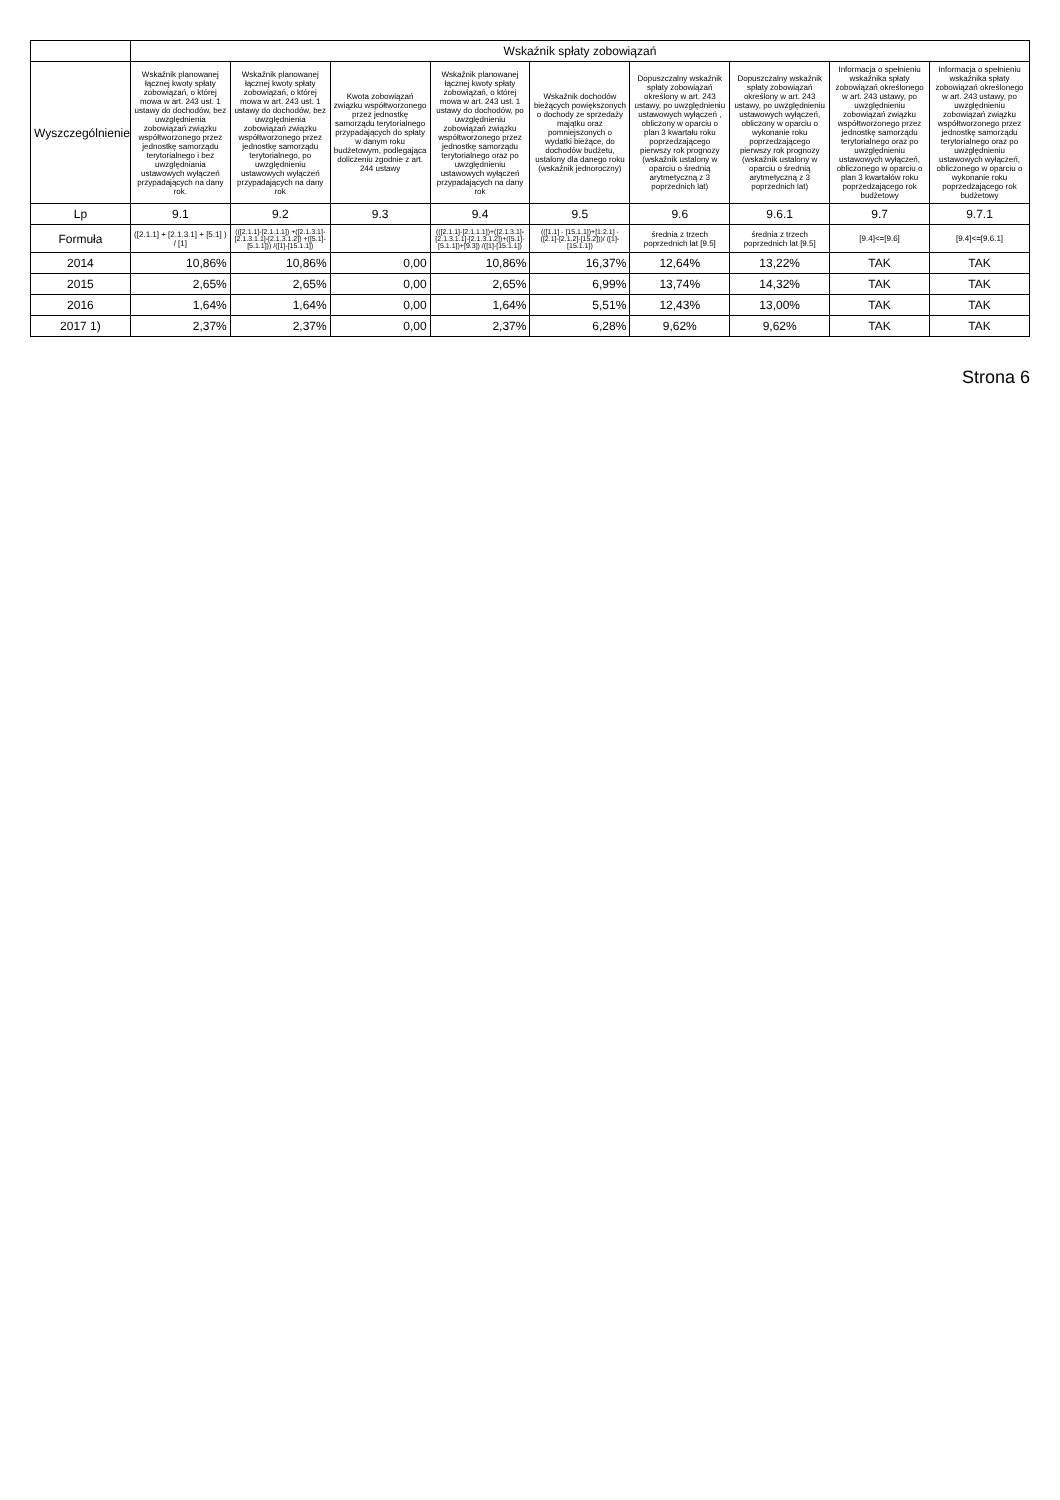| | Wskaźnik spłaty zobowiązań | | | | | | | | |
| --- | --- | --- | --- | --- | --- | --- | --- | --- | --- |
| Wyszczególnienie | Wskaźnik planowanej łącznej kwoty spłaty zobowiązań, o której mowa w art. 243 ust. 1 ustawy do dochodów, bez uwzględnienia zobowiązań związku współtworzonego przez jednostkę samorządu terytorialnego i bez uwzględniania ustawowych wyłączeń przypadających na dany rok. | Wskaźnik planowanej łącznej kwoty spłaty zobowiązań, o której mowa w art. 243 ust. 1 ustawy do dochodów, bez uwzględnienia zobowiązań związku współtworzonego przez jednostkę samorządu terytorialnego, po uwzględnieniu ustawowych wyłączeń przypadających na dany rok | Kwota zobowiązań związku współtworzonego przez jednostkę samorządu terytorialnego przypadających do spłaty w danym roku budżetowym, podlegająca doliczeniu zgodnie z art. 244 ustawy | Wskaźnik planowanej łącznej kwoty spłaty zobowiązań, o której mowa w art. 243 ust. 1 ustawy do dochodów, po uwzględnieniu zobowiązań związku współtworzonego przez jednostkę samorządu terytorialnego oraz po uwzględnieniu ustawowych wyłączeń przypadających na dany rok | Wskaźnik dochodów bieżących powiększonych o dochody ze sprzedaży majątku oraz pomniejszonych o wydatki bieżące, do dochodów budżetu, ustalony dla danego roku (wskaźnik jednoroczny) | Dopuszczalny wskaźnik spłaty zobowiązań określony w art. 243 ustawy, po uwzględnieniu ustawowych wyłączeń , obliczony w oparciu o plan 3 kwartału roku poprzedzającego pierwszy rok prognozy (wskaźnik ustalony w oparciu o średnią arytmetyczną z 3 poprzednich lat) | Dopuszczalny wskaźnik spłaty zobowiązań określony w art. 243 ustawy, po uwzględnieniu ustawowych wyłączeń, obliczony w oparciu o wykonanie roku poprzedzającego pierwszy rok prognozy (wskaźnik ustalony w oparciu o średnią arytmetyczną z 3 poprzednich lat) | Informacja o spełnieniu wskaźnika spłaty zobowiązań określonego w art. 243 ustawy, po uwzględnieniu zobowiązań związku współtworzonego przez jednostkę samorządu terytorialnego oraz po uwzględnieniu ustawowych wyłączeń, obliczonego w oparciu o plan 3 kwartałów roku poprzedzającego rok budżetowy | Informacja o spełnieniu wskaźnika spłaty zobowiązań określonego w art. 243 ustawy, po uwzględnieniu zobowiązań związku współtworzonego przez jednostkę samorządu terytorialnego oraz po uwzględnieniu ustawowych wyłączeń, obliczonego w oparciu o wykonanie roku poprzedzającego rok budżetowy |
| Lp | 9.1 | 9.2 | 9.3 | 9.4 | 9.5 | 9.6 | 9.6.1 | 9.7 | 9.7.1 |
| Formuła | ([2.1.1] + [2.1.3.1] + [5.1] ) / [1] | (([2.1.1]-[2.1.1.1]) +([2.1.3.1]-[2.1.3.1.1]-[2.1.3.1.2]) +([5.1]-[5.1.1])) /([1]-[15.1.1]) | | (([2.1.1]-[2.1.1.1])+([2.1.3.1]-[2.1.3.1.1]-[2.1.3.1.2])+([5.1]-[5.1.1])+[9.3]) /([1]-[15.1.1]) | (([1.1] - [15.1.1])+[1.2.1] - ([2.1]-[2.1.2]-[15.2]))/ ([1]-[15.1.1]) | średnia z trzech poprzednich lat [9.5] | średnia z trzech poprzednich lat [9.5] | [9.4]<=[9.6] | [9.4]<=[9.6.1] |
| 2014 | 10,86% | 10,86% | 0,00 | 10,86% | 16,37% | 12,64% | 13,22% | TAK | TAK |
| 2015 | 2,65% | 2,65% | 0,00 | 2,65% | 6,99% | 13,74% | 14,32% | TAK | TAK |
| 2016 | 1,64% | 1,64% | 0,00 | 1,64% | 5,51% | 12,43% | 13,00% | TAK | TAK |
| 2017 1) | 2,37% | 2,37% | 0,00 | 2,37% | 6,28% | 9,62% | 9,62% | TAK | TAK |
Strona 6